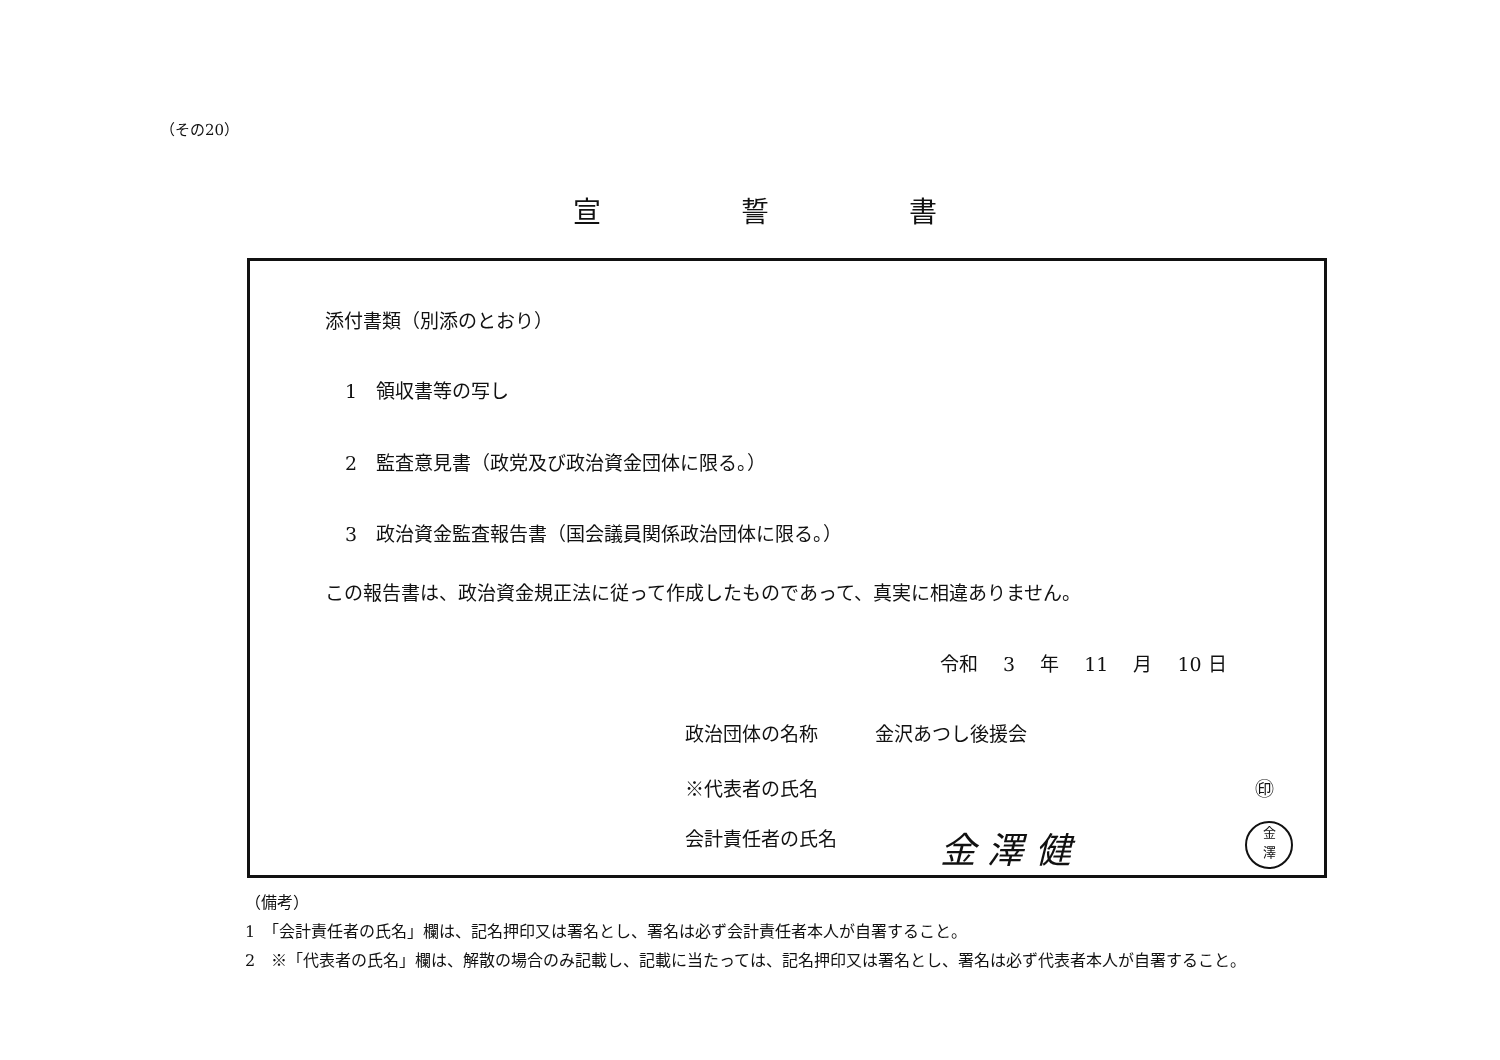（その20）
宣誓書
添付書類（別添のとおり）
1　領収書等の写し
2　監査意見書（政党及び政治資金団体に限る。）
3　政治資金監査報告書（国会議員関係政治団体に限る。）
この報告書は、政治資金規正法に従って作成したものであって、真実に相違ありません。
令和　 3 　年　 11 　月　 10 日
政治団体の名称　　　金沢あつし後援会
※代表者の氏名 ㊞
会計責任者の氏名 金 澤 健
金
澤
（備考）
1　「会計責任者の氏名」欄は、記名押印又は署名とし、署名は必ず会計責任者本人が自署すること。
2　※「代表者の氏名」欄は、解散の場合のみ記載し、記載に当たっては、記名押印又は署名とし、署名は必ず代表者本人が自署すること。